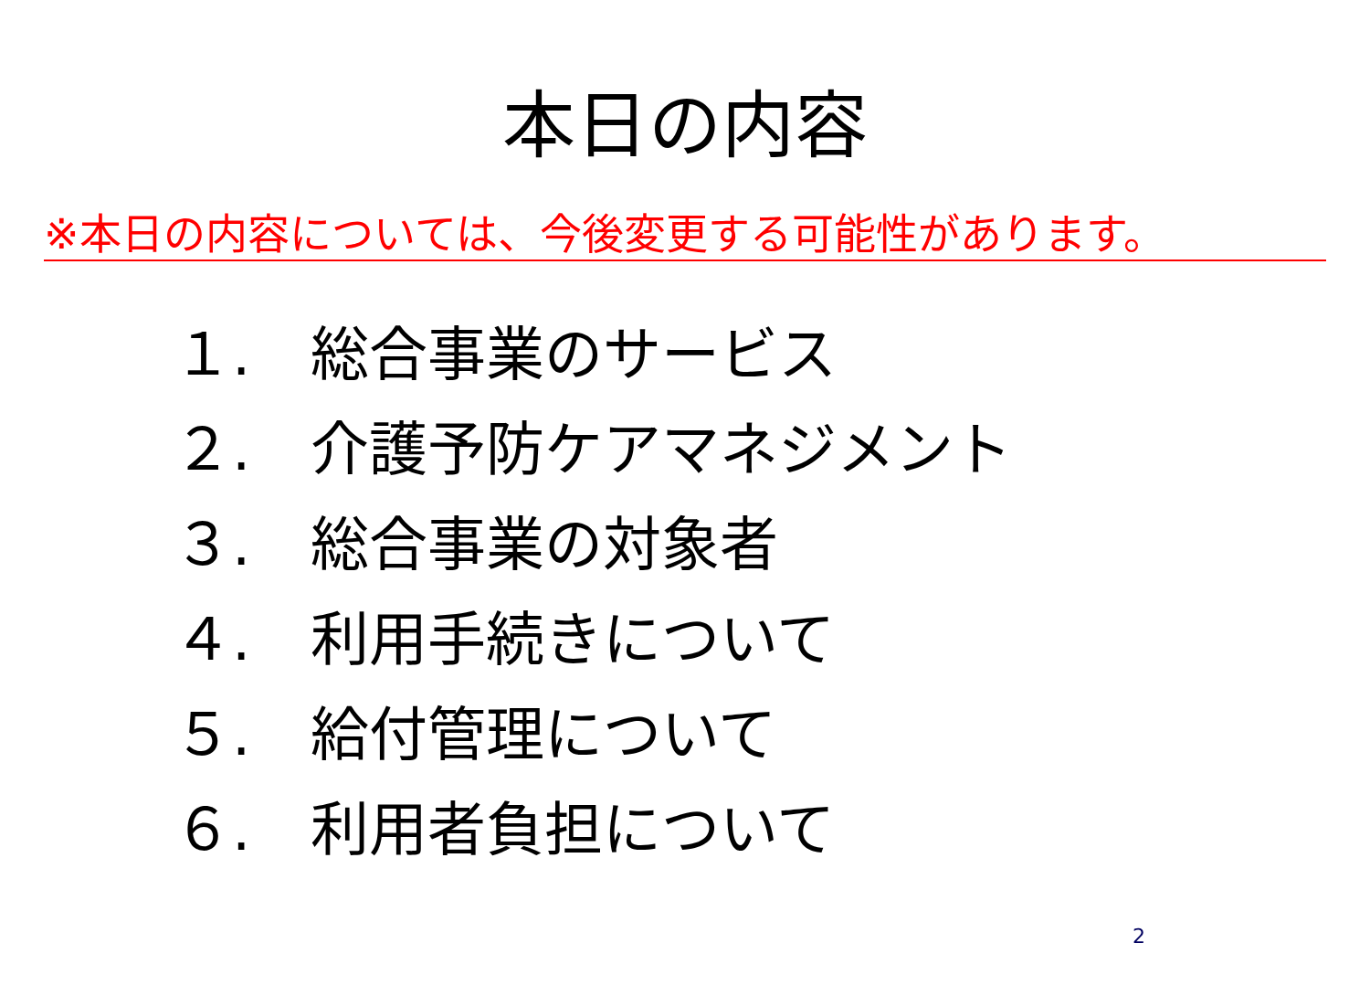本日の内容
※本日の内容については、今後変更する可能性があります。
１. 総合事業のサービス
２. 介護予防ケアマネジメント
３. 総合事業の対象者
４. 利用手続きについて
５. 給付管理について
６. 利用者負担について
2